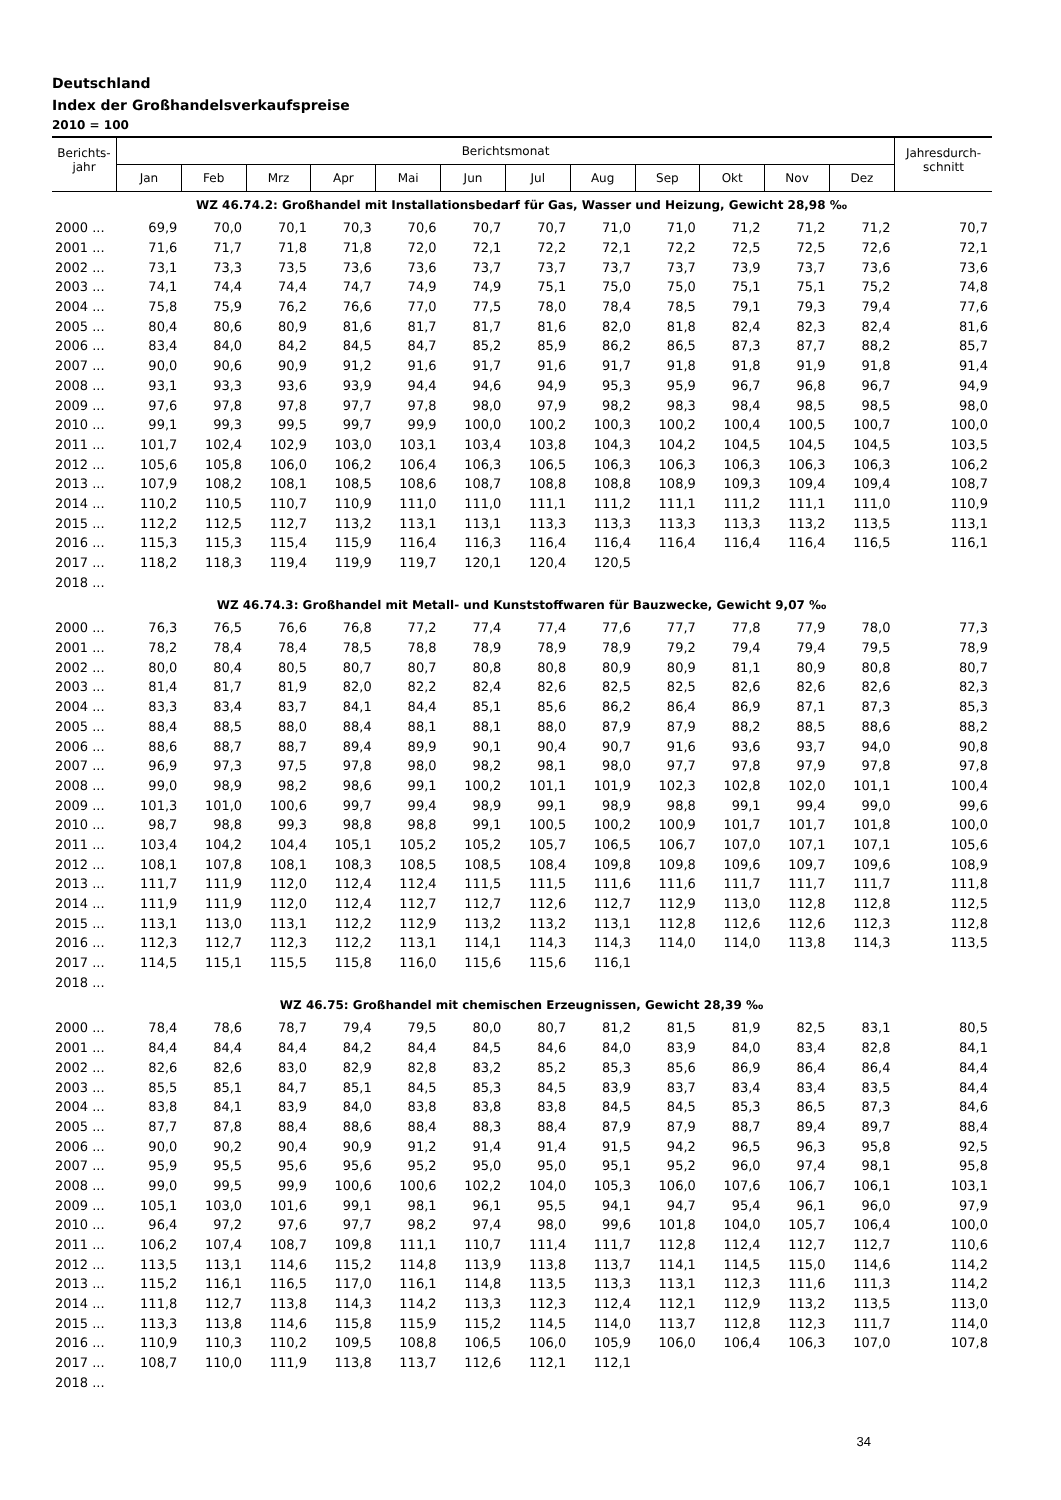Deutschland
Index der Großhandelsverkaufspreise
2010 = 100
| Berichts- jahr | Berichtsmonat | | | | | | | | | | | | Jahresdurch- schnitt |
| --- | --- | --- | --- | --- | --- | --- | --- | --- | --- | --- | --- | --- | --- |
| | Jan | Feb | Mrz | Apr | Mai | Jun | Jul | Aug | Sep | Okt | Nov | Dez | |
| WZ 46.74.2: Großhandel mit Installationsbedarf für Gas, Wasser und Heizung, Gewicht 28,98 ‰ | | | | | | | | | | | | | |
| 2000 ... | 69,9 | 70,0 | 70,1 | 70,3 | 70,6 | 70,7 | 70,7 | 71,0 | 71,0 | 71,2 | 71,2 | 71,2 | 70,7 |
| 2001 ... | 71,6 | 71,7 | 71,8 | 71,8 | 72,0 | 72,1 | 72,2 | 72,1 | 72,2 | 72,5 | 72,5 | 72,6 | 72,1 |
| 2002 ... | 73,1 | 73,3 | 73,5 | 73,6 | 73,6 | 73,7 | 73,7 | 73,7 | 73,7 | 73,9 | 73,7 | 73,6 | 73,6 |
| 2003 ... | 74,1 | 74,4 | 74,4 | 74,7 | 74,9 | 74,9 | 75,1 | 75,0 | 75,0 | 75,1 | 75,1 | 75,2 | 74,8 |
| 2004 ... | 75,8 | 75,9 | 76,2 | 76,6 | 77,0 | 77,5 | 78,0 | 78,4 | 78,5 | 79,1 | 79,3 | 79,4 | 77,6 |
| 2005 ... | 80,4 | 80,6 | 80,9 | 81,6 | 81,7 | 81,7 | 81,6 | 82,0 | 81,8 | 82,4 | 82,3 | 82,4 | 81,6 |
| 2006 ... | 83,4 | 84,0 | 84,2 | 84,5 | 84,7 | 85,2 | 85,9 | 86,2 | 86,5 | 87,3 | 87,7 | 88,2 | 85,7 |
| 2007 ... | 90,0 | 90,6 | 90,9 | 91,2 | 91,6 | 91,7 | 91,6 | 91,7 | 91,8 | 91,8 | 91,9 | 91,8 | 91,4 |
| 2008 ... | 93,1 | 93,3 | 93,6 | 93,9 | 94,4 | 94,6 | 94,9 | 95,3 | 95,9 | 96,7 | 96,8 | 96,7 | 94,9 |
| 2009 ... | 97,6 | 97,8 | 97,8 | 97,7 | 97,8 | 98,0 | 97,9 | 98,2 | 98,3 | 98,4 | 98,5 | 98,5 | 98,0 |
| 2010 ... | 99,1 | 99,3 | 99,5 | 99,7 | 99,9 | 100,0 | 100,2 | 100,3 | 100,2 | 100,4 | 100,5 | 100,7 | 100,0 |
| 2011 ... | 101,7 | 102,4 | 102,9 | 103,0 | 103,1 | 103,4 | 103,8 | 104,3 | 104,2 | 104,5 | 104,5 | 104,5 | 103,5 |
| 2012 ... | 105,6 | 105,8 | 106,0 | 106,2 | 106,4 | 106,3 | 106,5 | 106,3 | 106,3 | 106,3 | 106,3 | 106,3 | 106,2 |
| 2013 ... | 107,9 | 108,2 | 108,1 | 108,5 | 108,6 | 108,7 | 108,8 | 108,8 | 108,9 | 109,3 | 109,4 | 109,4 | 108,7 |
| 2014 ... | 110,2 | 110,5 | 110,7 | 110,9 | 111,0 | 111,0 | 111,1 | 111,2 | 111,1 | 111,2 | 111,1 | 111,0 | 110,9 |
| 2015 ... | 112,2 | 112,5 | 112,7 | 113,2 | 113,1 | 113,1 | 113,3 | 113,3 | 113,3 | 113,3 | 113,2 | 113,5 | 113,1 |
| 2016 ... | 115,3 | 115,3 | 115,4 | 115,9 | 116,4 | 116,3 | 116,4 | 116,4 | 116,4 | 116,4 | 116,4 | 116,5 | 116,1 |
| 2017 ... | 118,2 | 118,3 | 119,4 | 119,9 | 119,7 | 120,1 | 120,4 | 120,5 | | | | | |
| 2018 ... | | | | | | | | | | | | | |
| WZ 46.74.3: Großhandel mit Metall- und Kunststoffwaren für Bauzwecke, Gewicht 9,07 ‰ | | | | | | | | | | | | | |
| 2000 ... | 76,3 | 76,5 | 76,6 | 76,8 | 77,2 | 77,4 | 77,4 | 77,6 | 77,7 | 77,8 | 77,9 | 78,0 | 77,3 |
| 2001 ... | 78,2 | 78,4 | 78,4 | 78,5 | 78,8 | 78,9 | 78,9 | 78,9 | 79,2 | 79,4 | 79,4 | 79,5 | 78,9 |
| 2002 ... | 80,0 | 80,4 | 80,5 | 80,7 | 80,7 | 80,8 | 80,8 | 80,9 | 80,9 | 81,1 | 80,9 | 80,8 | 80,7 |
| 2003 ... | 81,4 | 81,7 | 81,9 | 82,0 | 82,2 | 82,4 | 82,6 | 82,5 | 82,5 | 82,6 | 82,6 | 82,6 | 82,3 |
| 2004 ... | 83,3 | 83,4 | 83,7 | 84,1 | 84,4 | 85,1 | 85,6 | 86,2 | 86,4 | 86,9 | 87,1 | 87,3 | 85,3 |
| 2005 ... | 88,4 | 88,5 | 88,0 | 88,4 | 88,1 | 88,1 | 88,0 | 87,9 | 87,9 | 88,2 | 88,5 | 88,6 | 88,2 |
| 2006 ... | 88,6 | 88,7 | 88,7 | 89,4 | 89,9 | 90,1 | 90,4 | 90,7 | 91,6 | 93,6 | 93,7 | 94,0 | 90,8 |
| 2007 ... | 96,9 | 97,3 | 97,5 | 97,8 | 98,0 | 98,2 | 98,1 | 98,0 | 97,7 | 97,8 | 97,9 | 97,8 | 97,8 |
| 2008 ... | 99,0 | 98,9 | 98,2 | 98,6 | 99,1 | 100,2 | 101,1 | 101,9 | 102,3 | 102,8 | 102,0 | 101,1 | 100,4 |
| 2009 ... | 101,3 | 101,0 | 100,6 | 99,7 | 99,4 | 98,9 | 99,1 | 98,9 | 98,8 | 99,1 | 99,4 | 99,0 | 99,6 |
| 2010 ... | 98,7 | 98,8 | 99,3 | 98,8 | 98,8 | 99,1 | 100,5 | 100,2 | 100,9 | 101,7 | 101,7 | 101,8 | 100,0 |
| 2011 ... | 103,4 | 104,2 | 104,4 | 105,1 | 105,2 | 105,2 | 105,7 | 106,5 | 106,7 | 107,0 | 107,1 | 107,1 | 105,6 |
| 2012 ... | 108,1 | 107,8 | 108,1 | 108,3 | 108,5 | 108,5 | 108,4 | 109,8 | 109,8 | 109,6 | 109,7 | 109,6 | 108,9 |
| 2013 ... | 111,7 | 111,9 | 112,0 | 112,4 | 112,4 | 111,5 | 111,5 | 111,6 | 111,6 | 111,7 | 111,7 | 111,7 | 111,8 |
| 2014 ... | 111,9 | 111,9 | 112,0 | 112,4 | 112,7 | 112,7 | 112,6 | 112,7 | 112,9 | 113,0 | 112,8 | 112,8 | 112,5 |
| 2015 ... | 113,1 | 113,0 | 113,1 | 112,2 | 112,9 | 113,2 | 113,2 | 113,1 | 112,8 | 112,6 | 112,6 | 112,3 | 112,8 |
| 2016 ... | 112,3 | 112,7 | 112,3 | 112,2 | 113,1 | 114,1 | 114,3 | 114,3 | 114,0 | 114,0 | 113,8 | 114,3 | 113,5 |
| 2017 ... | 114,5 | 115,1 | 115,5 | 115,8 | 116,0 | 115,6 | 115,6 | 116,1 | | | | | |
| 2018 ... | | | | | | | | | | | | | |
| WZ 46.75: Großhandel mit chemischen Erzeugnissen, Gewicht 28,39 ‰ | | | | | | | | | | | | | |
| 2000 ... | 78,4 | 78,6 | 78,7 | 79,4 | 79,5 | 80,0 | 80,7 | 81,2 | 81,5 | 81,9 | 82,5 | 83,1 | 80,5 |
| 2001 ... | 84,4 | 84,4 | 84,4 | 84,2 | 84,4 | 84,5 | 84,6 | 84,0 | 83,9 | 84,0 | 83,4 | 82,8 | 84,1 |
| 2002 ... | 82,6 | 82,6 | 83,0 | 82,9 | 82,8 | 83,2 | 85,2 | 85,3 | 85,6 | 86,9 | 86,4 | 86,4 | 84,4 |
| 2003 ... | 85,5 | 85,1 | 84,7 | 85,1 | 84,5 | 85,3 | 84,5 | 83,9 | 83,7 | 83,4 | 83,4 | 83,5 | 84,4 |
| 2004 ... | 83,8 | 84,1 | 83,9 | 84,0 | 83,8 | 83,8 | 83,8 | 84,5 | 84,5 | 85,3 | 86,5 | 87,3 | 84,6 |
| 2005 ... | 87,7 | 87,8 | 88,4 | 88,6 | 88,4 | 88,3 | 88,4 | 87,9 | 87,9 | 88,7 | 89,4 | 89,7 | 88,4 |
| 2006 ... | 90,0 | 90,2 | 90,4 | 90,9 | 91,2 | 91,4 | 91,4 | 91,5 | 94,2 | 96,5 | 96,3 | 95,8 | 92,5 |
| 2007 ... | 95,9 | 95,5 | 95,6 | 95,6 | 95,2 | 95,0 | 95,0 | 95,1 | 95,2 | 96,0 | 97,4 | 98,1 | 95,8 |
| 2008 ... | 99,0 | 99,5 | 99,9 | 100,6 | 100,6 | 102,2 | 104,0 | 105,3 | 106,0 | 107,6 | 106,7 | 106,1 | 103,1 |
| 2009 ... | 105,1 | 103,0 | 101,6 | 99,1 | 98,1 | 96,1 | 95,5 | 94,1 | 94,7 | 95,4 | 96,1 | 96,0 | 97,9 |
| 2010 ... | 96,4 | 97,2 | 97,6 | 97,7 | 98,2 | 97,4 | 98,0 | 99,6 | 101,8 | 104,0 | 105,7 | 106,4 | 100,0 |
| 2011 ... | 106,2 | 107,4 | 108,7 | 109,8 | 111,1 | 110,7 | 111,4 | 111,7 | 112,8 | 112,4 | 112,7 | 112,7 | 110,6 |
| 2012 ... | 113,5 | 113,1 | 114,6 | 115,2 | 114,8 | 113,9 | 113,8 | 113,7 | 114,1 | 114,5 | 115,0 | 114,6 | 114,2 |
| 2013 ... | 115,2 | 116,1 | 116,5 | 117,0 | 116,1 | 114,8 | 113,5 | 113,3 | 113,1 | 112,3 | 111,6 | 111,3 | 114,2 |
| 2014 ... | 111,8 | 112,7 | 113,8 | 114,3 | 114,2 | 113,3 | 112,3 | 112,4 | 112,1 | 112,9 | 113,2 | 113,5 | 113,0 |
| 2015 ... | 113,3 | 113,8 | 114,6 | 115,8 | 115,9 | 115,2 | 114,5 | 114,0 | 113,7 | 112,8 | 112,3 | 111,7 | 114,0 |
| 2016 ... | 110,9 | 110,3 | 110,2 | 109,5 | 108,8 | 106,5 | 106,0 | 105,9 | 106,0 | 106,4 | 106,3 | 107,0 | 107,8 |
| 2017 ... | 108,7 | 110,0 | 111,9 | 113,8 | 113,7 | 112,6 | 112,1 | 112,1 | | | | | |
| 2018 ... | | | | | | | | | | | | | |
34